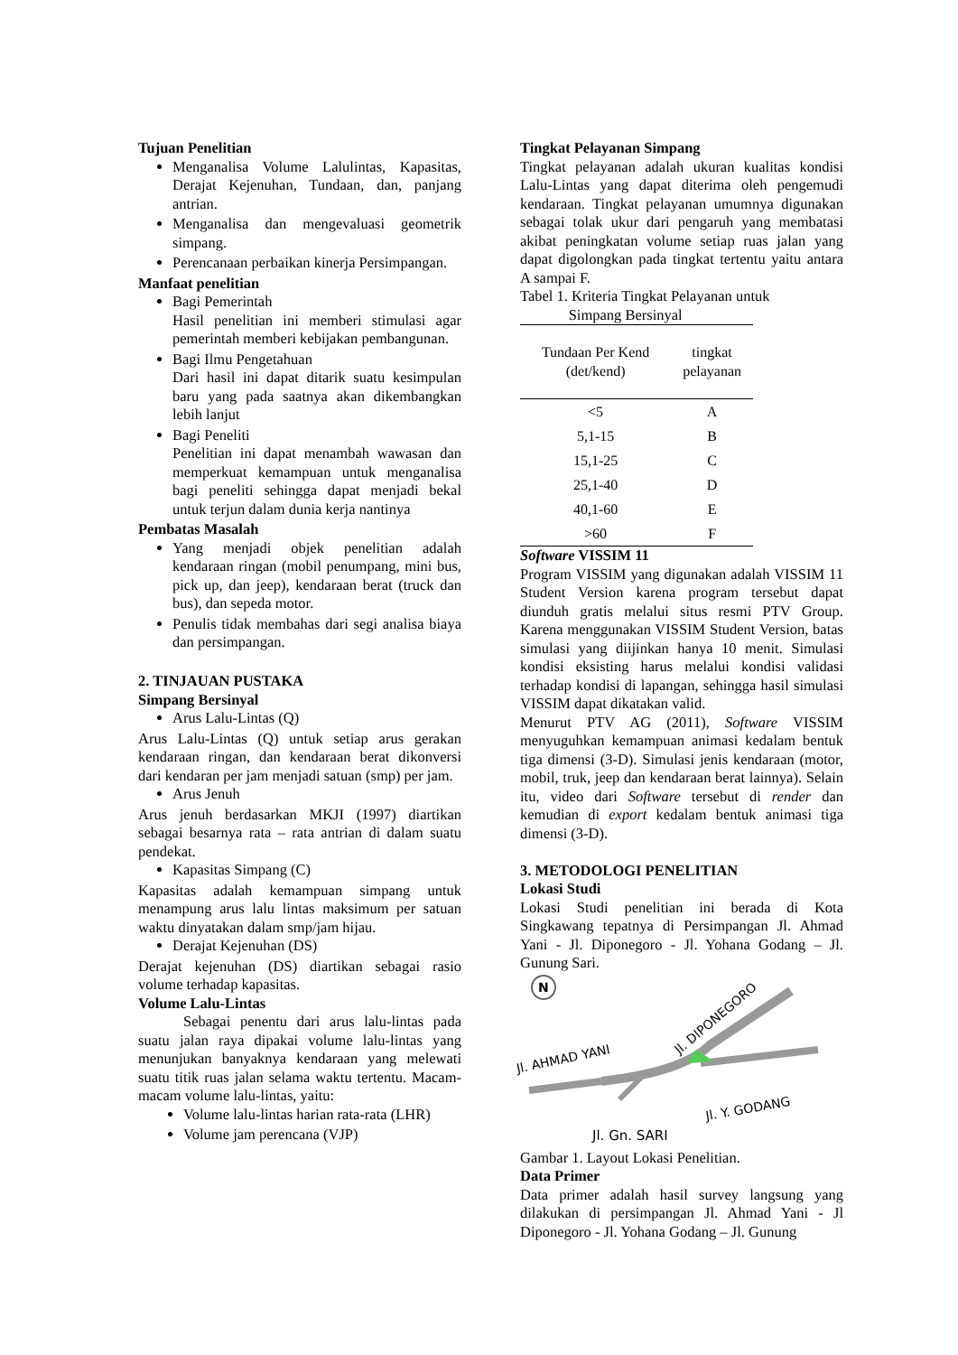Tujuan Penelitian
Menganalisa Volume Lalulintas, Kapasitas, Derajat Kejenuhan, Tundaan, dan, panjang antrian.
Menganalisa dan mengevaluasi geometrik simpang.
Perencanaan perbaikan kinerja Persimpangan.
Manfaat penelitian
Bagi Pemerintah
Hasil penelitian ini memberi stimulasi agar pemerintah memberi kebijakan pembangunan.
Bagi Ilmu Pengetahuan
Dari hasil ini dapat ditarik suatu kesimpulan baru yang pada saatnya akan dikembangkan lebih lanjut
Bagi Peneliti
Penelitian ini dapat menambah wawasan dan memperkuat kemampuan untuk menganalisa bagi peneliti sehingga dapat menjadi bekal untuk terjun dalam dunia kerja nantinya
Pembatas Masalah
Yang menjadi objek penelitian adalah kendaraan ringan (mobil penumpang, mini bus, pick up, dan jeep), kendaraan berat (truck dan bus), dan sepeda motor.
Penulis tidak membahas dari segi analisa biaya dan persimpangan.
2. TINJAUAN PUSTAKA
Simpang Bersinyal
Arus Lalu-Lintas (Q)
Arus Lalu-Lintas (Q) untuk setiap arus gerakan kendaraan ringan, dan kendaraan berat dikonversi dari kendaran per jam menjadi satuan (smp) per jam.
Arus Jenuh
Arus jenuh berdasarkan MKJI (1997) diartikan sebagai besarnya rata – rata antrian di dalam suatu pendekat.
Kapasitas Simpang (C)
Kapasitas adalah kemampuan simpang untuk menampung arus lalu lintas maksimum per satuan waktu dinyatakan dalam smp/jam hijau.
Derajat Kejenuhan (DS)
Derajat kejenuhan (DS) diartikan sebagai rasio volume terhadap kapasitas.
Volume Lalu-Lintas
Sebagai penentu dari arus lalu-lintas pada suatu jalan raya dipakai volume lalu-lintas yang menunjukan banyaknya kendaraan yang melewati suatu titik ruas jalan selama waktu tertentu. Macam-macam volume lalu-lintas, yaitu:
Volume lalu-lintas harian rata-rata (LHR)
Volume jam perencana (VJP)
Tingkat Pelayanan Simpang
Tingkat pelayanan adalah ukuran kualitas kondisi Lalu-Lintas yang dapat diterima oleh pengemudi kendaraan. Tingkat pelayanan umumnya digunakan sebagai tolak ukur dari pengaruh yang membatasi akibat peningkatan volume setiap ruas jalan yang dapat digolongkan pada tingkat tertentu yaitu antara A sampai F.
Tabel 1. Kriteria Tingkat Pelayanan untuk
Simpang Bersinyal
| Tundaan Per Kend (det/kend) | tingkat pelayanan |
| --- | --- |
| <5 | A |
| 5,1-15 | B |
| 15,1-25 | C |
| 25,1-40 | D |
| 40,1-60 | E |
| >60 | F |
Software VISSIM 11
Program VISSIM yang digunakan adalah VISSIM 11 Student Version karena program tersebut dapat diunduh gratis melalui situs resmi PTV Group. Karena menggunakan VISSIM Student Version, batas simulasi yang diijinkan hanya 10 menit. Simulasi kondisi eksisting harus melalui kondisi validasi terhadap kondisi di lapangan, sehingga hasil simulasi VISSIM dapat dikatakan valid.
Menurut PTV AG (2011), Software VISSIM menyuguhkan kemampuan animasi kedalam bentuk tiga dimensi (3-D). Simulasi jenis kendaraan (motor, mobil, truk, jeep dan kendaraan berat lainnya). Selain itu, video dari Software tersebut di render dan kemudian di export kedalam bentuk animasi tiga dimensi (3-D).
3. METODOLOGI PENELITIAN
Lokasi Studi
Lokasi Studi penelitian ini berada di Kota Singkawang tepatnya di Persimpangan Jl. Ahmad Yani - Jl. Diponegoro - Jl. Yohana Godang – Jl. Gunung Sari.
N
Jl. DIPONEGORO
Jl. AHMAD YANI
Jl. Y. GODANG
Jl. Gn. SARI
Gambar 1. Layout Lokasi Penelitian.
Data Primer
Data primer adalah hasil survey langsung yang dilakukan di persimpangan Jl. Ahmad Yani - Jl Diponegoro - Jl. Yohana Godang – Jl. Gunung